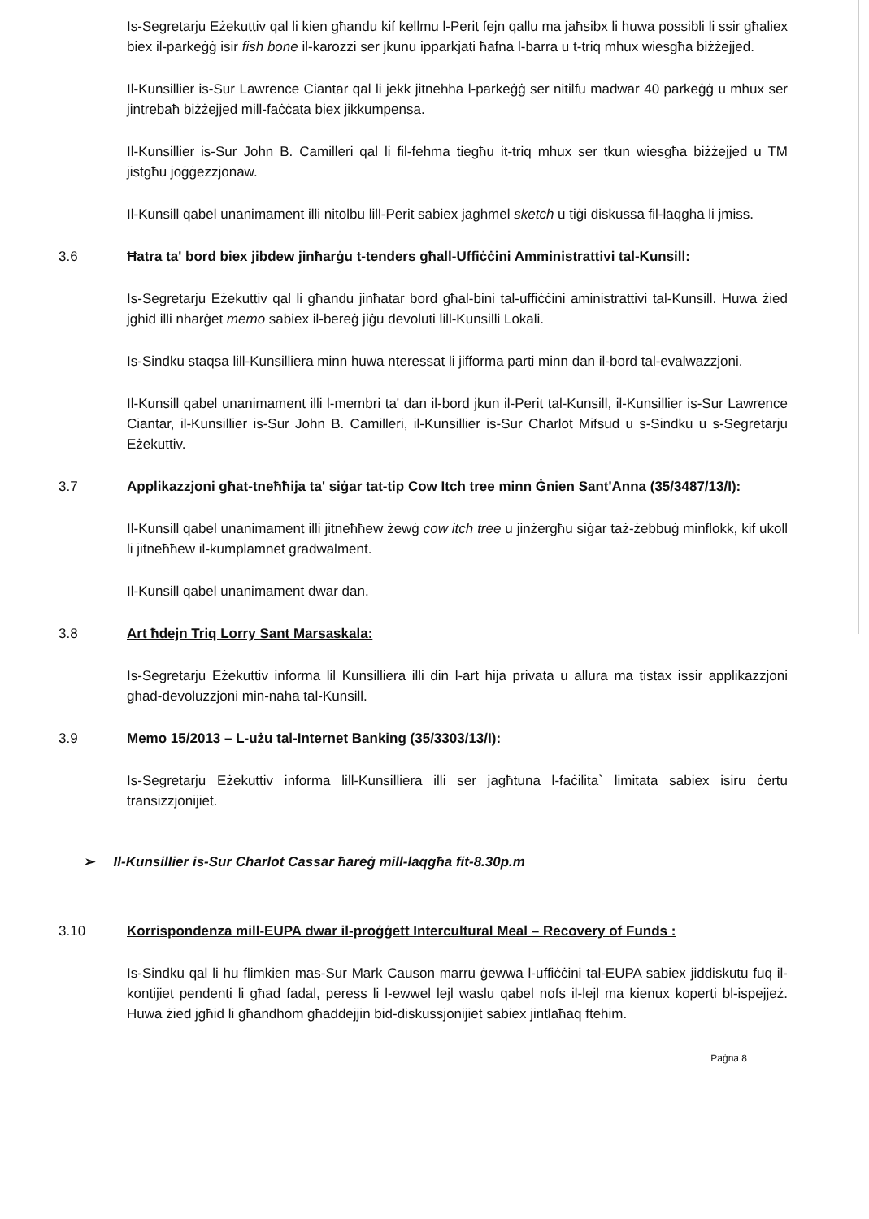Is-Segretarju Eżekuttiv qal li kien għandu kif kellmu l-Perit fejn qallu ma jaħsibx li huwa possibli li ssir għaliex biex il-parkeġġ isir fish bone il-karozzi ser jkunu ipparkjati ħafna l-barra u t-triq mhux wiesgħa biżżejjed.
Il-Kunsillier is-Sur Lawrence Ciantar qal li jekk jitneħħa l-parkeġġ ser nitilfu madwar 40 parkeġġ u mhux ser jintrebaħ biżżejjed mill-faċċata biex jikkumpensa.
Il-Kunsillier is-Sur John B. Camilleri qal li fil-fehma tiegħu it-triq mhux ser tkun wiesgħa biżżejjed u TM jistgħu joġġezzjonaw.
Il-Kunsill qabel unanimament illi nitolbu lill-Perit sabiex jagħmel sketch u tiġi diskussa fil-laqgħa li jmiss.
3.6 Ħatra ta' bord biex jibdew jinħarġu t-tenders għall-Uffiċċini Amministrattivi tal-Kunsill:
Is-Segretarju Eżekuttiv qal li għandu jinħatar bord għal-bini tal-uffiċċini aministrattivi tal-Kunsill. Huwa żied jgħid illi nħarġet memo sabiex il-bereġ jiġu devoluti lill-Kunsilli Lokali.
Is-Sindku staqsa lill-Kunsilliera minn huwa nteressat li jifforma parti minn dan il-bord tal-evalwazzjoni.
Il-Kunsill qabel unanimament illi l-membri ta' dan il-bord jkun il-Perit tal-Kunsill, il-Kunsillier is-Sur Lawrence Ciantar, il-Kunsillier is-Sur John B. Camilleri, il-Kunsillier is-Sur Charlot Mifsud u s-Sindku u s-Segretarju Eżekuttiv.
3.7 Applikazzjoni għat-tneħħija ta' siġar tat-tip Cow Itch tree minn Ġnien Sant'Anna (35/3487/13/I):
Il-Kunsill qabel unanimament illi jitneħħew żewġ cow itch tree u jinżergħu siġar taż-żebbuġ minflokk, kif ukoll li jitneħħew il-kumplamnet gradwalment.
Il-Kunsill qabel unanimament dwar dan.
3.8 Art ħdejn Triq Lorry Sant Marsaskala:
Is-Segretarju Eżekuttiv informa lil Kunsilliera illi din l-art hija privata u allura ma tistax issir applikazzjoni għad-devoluzzjoni min-naħa tal-Kunsill.
3.9 Memo 15/2013 – L-użu tal-Internet Banking (35/3303/13/I):
Is-Segretarju Eżekuttiv informa lill-Kunsilliera illi ser jagħtuna l-faċilita` limitata sabiex isiru ċertu transizzjonijiet.
➢ Il-Kunsillier is-Sur Charlot Cassar ħareġ mill-laqgħa fit-8.30p.m
3.10 Korrispondenza mill-EUPA dwar il-proġġett Intercultural Meal – Recovery of Funds :
Is-Sindku qal li hu flimkien mas-Sur Mark Causon marru ġewwa l-uffiċċini tal-EUPA sabiex jiddiskutu fuq il-kontijiet pendenti li għad fadal, peress li l-ewwel lejl waslu qabel nofs il-lejl ma kienux koperti bl-ispejjeż. Huwa żied jgħid li għandhom għaddejjin bid-diskussjonijiet sabiex jintlaħaq ftehim.
Paġna 8